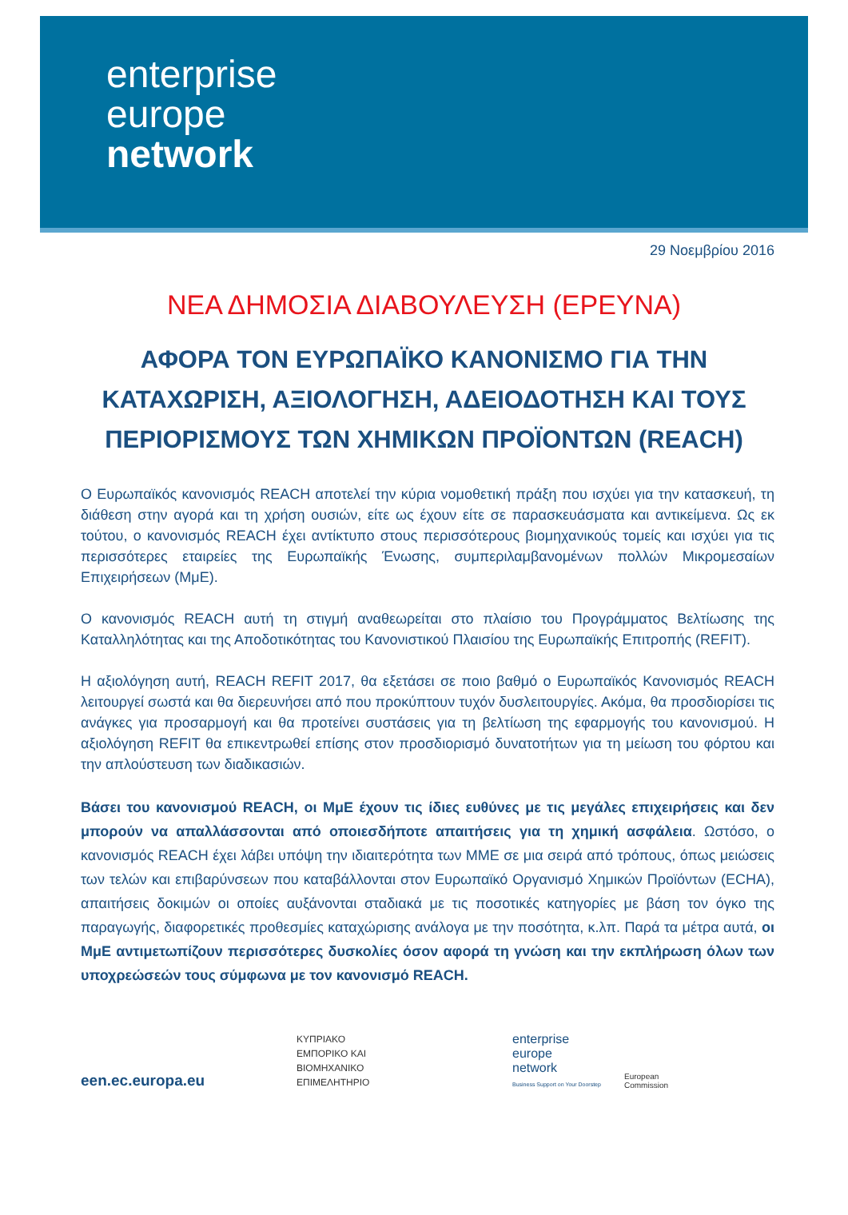enterprise
europe
network
29 Νοεμβρίου 2016
ΝΕΑ ΔΗΜΟΣΙΑ ΔΙΑΒΟΥΛΕΥΣΗ (ΕΡΕΥΝΑ)
ΑΦΟΡΑ ΤΟΝ ΕΥΡΩΠΑΪΚΟ ΚΑΝΟΝΙΣΜΟ ΓΙΑ ΤΗΝ
ΚΑΤΑΧΩΡΙΣΗ, ΑΞΙΟΛΟΓΗΣΗ, ΑΔΕΙΟΔΟΤΗΣΗ ΚΑΙ ΤΟΥΣ
ΠΕΡΙΟΡΙΣΜΟΥΣ ΤΩΝ ΧΗΜΙΚΩΝ ΠΡΟΪΟΝΤΩΝ (REACH)
Ο Ευρωπαϊκός κανονισμός REACH αποτελεί την κύρια νομοθετική πράξη που ισχύει για την κατασκευή, τη διάθεση στην αγορά και τη χρήση ουσιών, είτε ως έχουν είτε σε παρασκευάσματα και αντικείμενα. Ως εκ τούτου, ο κανονισμός REACH έχει αντίκτυπο στους περισσότερους βιομηχανικούς τομείς και ισχύει για τις περισσότερες εταιρείες της Ευρωπαϊκής Ένωσης, συμπεριλαμβανομένων πολλών Μικρομεσαίων Επιχειρήσεων (ΜμΕ).
Ο κανονισμός REACH αυτή τη στιγμή αναθεωρείται στο πλαίσιο του Προγράμματος Βελτίωσης της Καταλληλότητας και της Αποδοτικότητας του Κανονιστικού Πλαισίου της Ευρωπαϊκής Επιτροπής (REFIT).
Η αξιολόγηση αυτή, REACH REFIT 2017, θα εξετάσει σε ποιο βαθμό ο Ευρωπαϊκός Κανονισμός REACH λειτουργεί σωστά και θα διερευνήσει από που προκύπτουν τυχόν δυσλειτουργίες. Ακόμα, θα προσδιορίσει τις ανάγκες για προσαρμογή και θα προτείνει συστάσεις για τη βελτίωση της εφαρμογής του κανονισμού. Η αξιολόγηση REFIT θα επικεντρωθεί επίσης στον προσδιορισμό δυνατοτήτων για τη μείωση του φόρτου και την απλούστευση των διαδικασιών.
Βάσει του κανονισμού REACH, οι ΜμΕ έχουν τις ίδιες ευθύνες με τις μεγάλες επιχειρήσεις και δεν μπορούν να απαλλάσσονται από οποιεσδήποτε απαιτήσεις για τη χημική ασφάλεια. Ωστόσο, ο κανονισμός REACH έχει λάβει υπόψη την ιδιαιτερότητα των ΜΜΕ σε μια σειρά από τρόπους, όπως μειώσεις των τελών και επιβαρύνσεων που καταβάλλονται στον Ευρωπαϊκό Οργανισμό Χημικών Προϊόντων (ECHA), απαιτήσεις δοκιμών οι οποίες αυξάνονται σταδιακά με τις ποσοτικές κατηγορίες με βάση τον όγκο της παραγωγής, διαφορετικές προθεσμίες καταχώρισης ανάλογα με την ποσότητα, κ.λπ. Παρά τα μέτρα αυτά, οι ΜμΕ αντιμετωπίζουν περισσότερες δυσκολίες όσον αφορά τη γνώση και την εκπλήρωση όλων των υποχρεώσεών τους σύμφωνα με τον κανονισμό REACH.
een.ec.europa.eu
ΚΥΠΡΙΑΚΟ
ΕΜΠΟΡΙΚΟ ΚΑΙ
ΒΙΟΜΗΧΑΝΙΚΟ
ΕΠΙΜΕΛΗΤΗΡΙΟ
enterprise
europe
network
Business Support on Your Doorstep
European
Commission